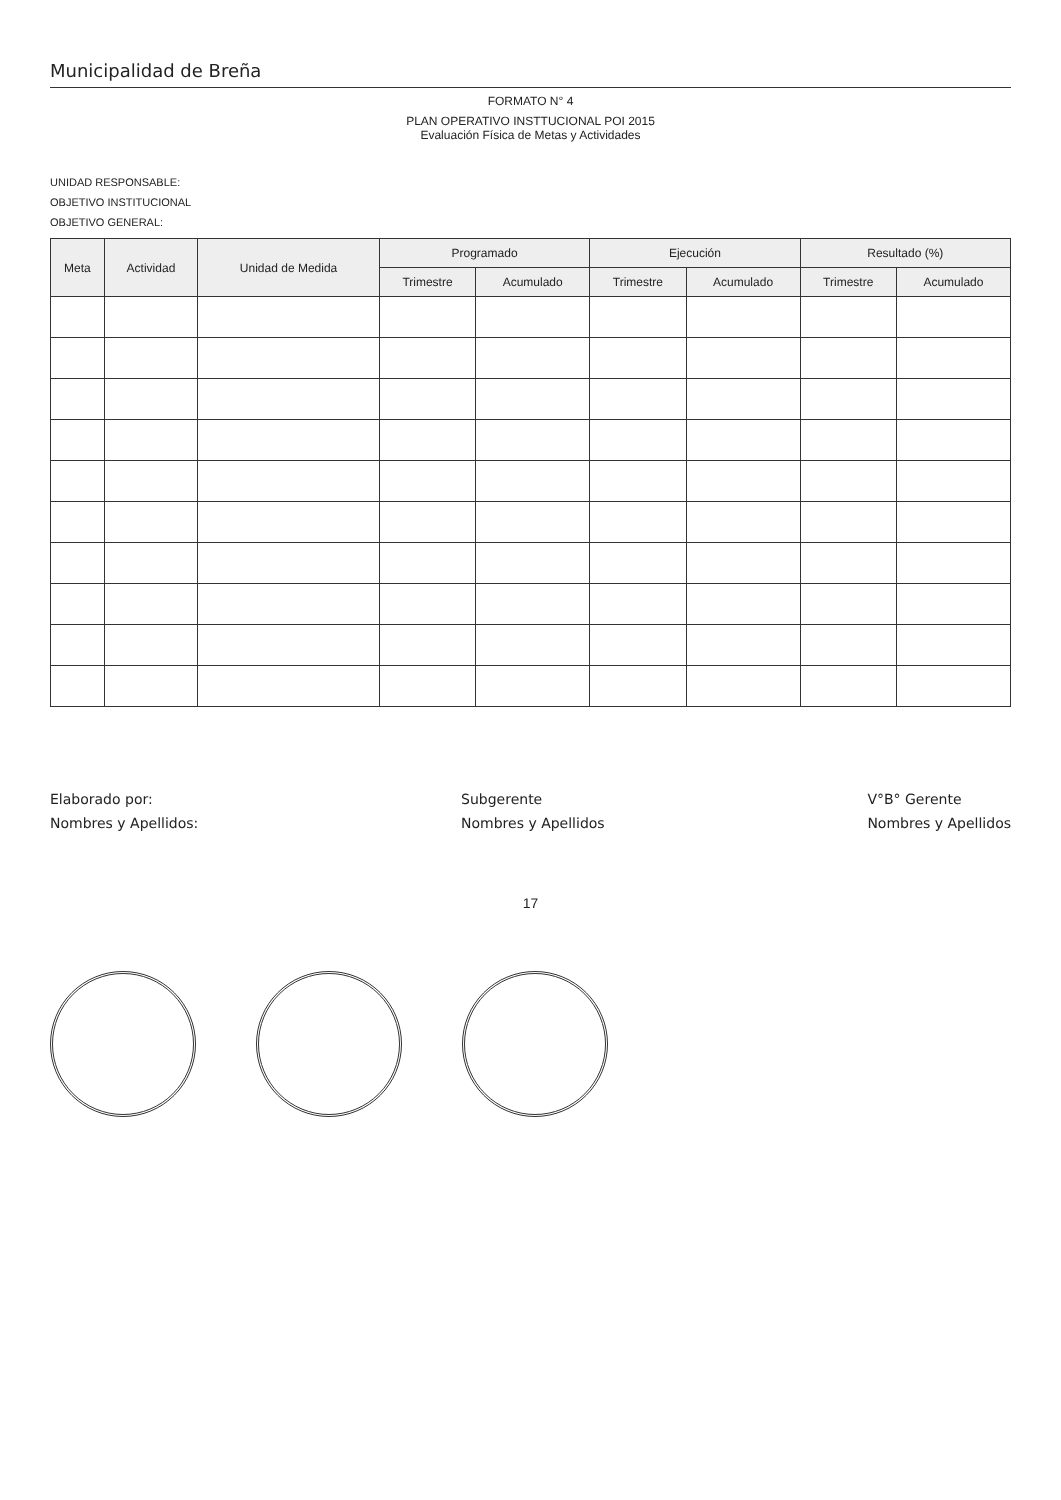Municipalidad de Breña
FORMATO N° 4
PLAN OPERATIVO INSTTUCIONAL POI 2015
Evaluación Física de Metas y Actividades
UNIDAD RESPONSABLE:
OBJETIVO INSTITUCIONAL
OBJETIVO GENERAL:
| Meta | Actividad | Unidad de Medida | Programado | | Ejecución | | Resultado (%) | |
| --- | --- | --- | --- | --- | --- | --- | --- | --- |
| | | | Trimestre | Acumulado | Trimestre | Acumulado | Trimestre | Acumulado |
Elaborado por:
Nombres y Apellidos:
Subgerente
Nombres y Apellidos
V°B° Gerente
Nombres y Apellidos
17